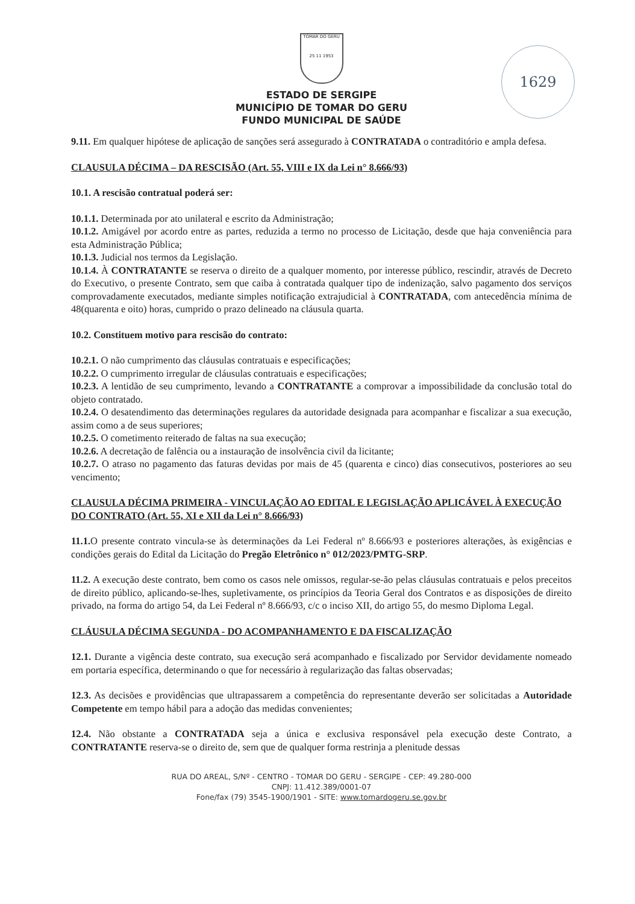TOMAR DO GERU
25 11 1953
1629
ESTADO DE SERGIPE
MUNICÍPIO DE TOMAR DO GERU
FUNDO MUNICIPAL DE SAÚDE
9.11. Em qualquer hipótese de aplicação de sanções será assegurado à CONTRATADA o contraditório e ampla defesa.
CLAUSULA DÉCIMA – DA RESCISÃO (Art. 55, VIII e IX da Lei n° 8.666/93)
10.1. A rescisão contratual poderá ser:
10.1.1. Determinada por ato unilateral e escrito da Administração;
10.1.2. Amigável por acordo entre as partes, reduzida a termo no processo de Licitação, desde que haja conveniência para esta Administração Pública;
10.1.3. Judicial nos termos da Legislação.
10.1.4. À CONTRATANTE se reserva o direito de a qualquer momento, por interesse público, rescindir, através de Decreto do Executivo, o presente Contrato, sem que caiba à contratada qualquer tipo de indenização, salvo pagamento dos serviços comprovadamente executados, mediante simples notificação extrajudicial à CONTRATADA, com antecedência mínima de 48(quarenta e oito) horas, cumprido o prazo delineado na cláusula quarta.
10.2. Constituem motivo para rescisão do contrato:
10.2.1. O não cumprimento das cláusulas contratuais e especificações;
10.2.2. O cumprimento irregular de cláusulas contratuais e especificações;
10.2.3. A lentidão de seu cumprimento, levando a CONTRATANTE a comprovar a impossibilidade da conclusão total do objeto contratado.
10.2.4. O desatendimento das determinações regulares da autoridade designada para acompanhar e fiscalizar a sua execução, assim como a de seus superiores;
10.2.5. O cometimento reiterado de faltas na sua execução;
10.2.6. A decretação de falência ou a instauração de insolvência civil da licitante;
10.2.7. O atraso no pagamento das faturas devidas por mais de 45 (quarenta e cinco) dias consecutivos, posteriores ao seu vencimento;
CLAUSULA DÉCIMA PRIMEIRA - VINCULAÇÃO AO EDITAL E LEGISLAÇÃO APLICÁVEL À EXECUÇÃO DO CONTRATO (Art. 55, XI e XII da Lei n° 8.666/93)
11.1. O presente contrato vincula-se às determinações da Lei Federal nº 8.666/93 e posteriores alterações, às exigências e condições gerais do Edital da Licitação do Pregão Eletrônico n° 012/2023/PMTG-SRP.
11.2. A execução deste contrato, bem como os casos nele omissos, regular-se-ão pelas cláusulas contratuais e pelos preceitos de direito público, aplicando-se-lhes, supletivamente, os princípios da Teoria Geral dos Contratos e as disposições de direito privado, na forma do artigo 54, da Lei Federal nº 8.666/93, c/c o inciso XII, do artigo 55, do mesmo Diploma Legal.
CLÁUSULA DÉCIMA SEGUNDA - DO ACOMPANHAMENTO E DA FISCALIZAÇÃO
12.1. Durante a vigência deste contrato, sua execução será acompanhado e fiscalizado por Servidor devidamente nomeado em portaria específica, determinando o que for necessário à regularização das faltas observadas;
12.3. As decisões e providências que ultrapassarem a competência do representante deverão ser solicitadas a Autoridade Competente em tempo hábil para a adoção das medidas convenientes;
12.4. Não obstante a CONTRATADA seja a única e exclusiva responsável pela execução deste Contrato, a CONTRATANTE reserva-se o direito de, sem que de qualquer forma restrinja a plenitude dessas
RUA DO AREAL, S/Nº - CENTRO - TOMAR DO GERU - SERGIPE - CEP: 49.280-000
CNPJ: 11.412.389/0001-07
Fone/fax (79) 3545-1900/1901 - SITE: www.tomardogeru.se.gov.br